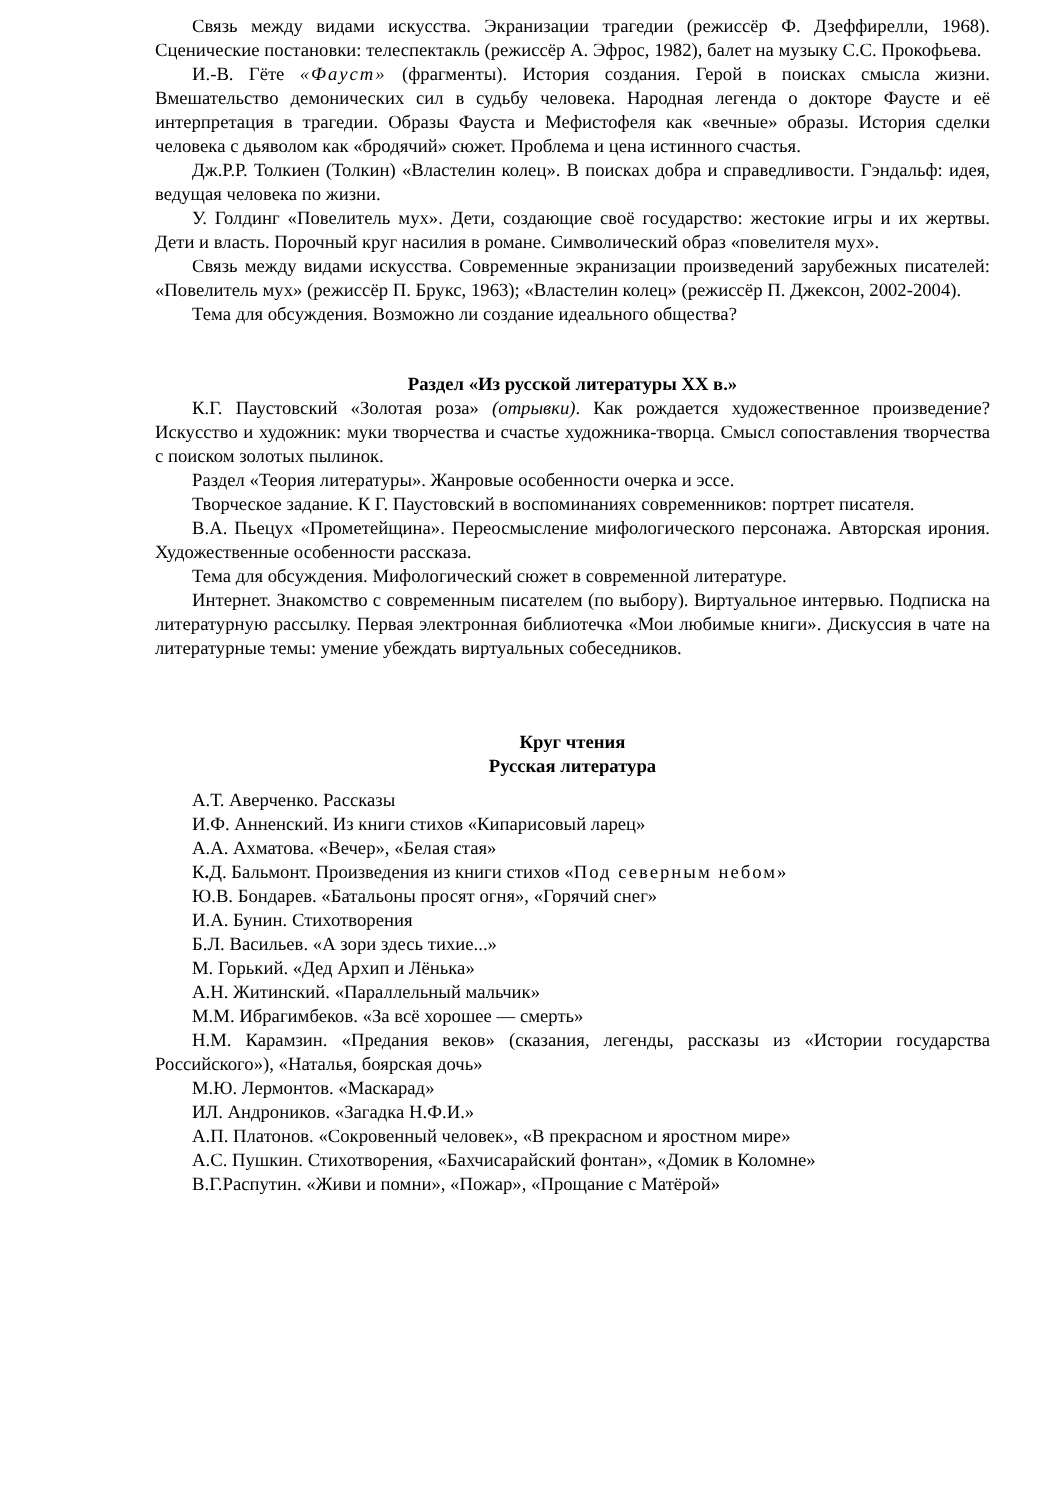Связь между видами искусства. Экранизации трагедии (режиссёр Ф. Дзеффирелли, 1968). Сценические постановки: телеспектакль (режиссёр А. Эфрос, 1982), балет на музыку С.С. Прокофьева.
И.-В. Гёте «Фауст» (фрагменты). История создания. Герой в поисках смысла жизни. Вмешательство демонических сил в судьбу человека. Народная легенда о докторе Фаусте и её интерпретация в трагедии. Образы Фауста и Мефистофеля как «вечные» образы. История сделки человека с дьяволом как «бродячий» сюжет. Проблема и цена истинного счастья.
Дж.Р.Р. Толкиен (Толкин) «Властелин колец». В поисках добра и справедливости. Гэндальф: идея, ведущая человека по жизни.
У. Голдинг «Повелитель мух». Дети, создающие своё государство: жестокие игры и их жертвы. Дети и власть. Порочный круг насилия в романе. Символический образ «повелителя мух».
Связь между видами искусства. Современные экранизации произведений зарубежных писателей: «Повелитель мух» (режиссёр П. Брукс, 1963); «Властелин колец» (режиссёр П. Джексон, 2002-2004).
Тема для обсуждения. Возможно ли создание идеального общества?
Раздел «Из русской литературы XX в.»
К.Г. Паустовский «Золотая роза» (отрывки). Как рождается художественное произведение? Искусство и художник: муки творчества и счастье художника-творца. Смысл сопоставления творчества с поиском золотых пылинок.
Раздел «Теория литературы». Жанровые особенности очерка и эссе.
Творческое задание. К Г. Паустовский в воспоминаниях современников: портрет писателя.
В.А. Пьецух «Прометейщина». Переосмысление мифологического персонажа. Авторская ирония. Художественные особенности рассказа.
Тема для обсуждения. Мифологический сюжет в современной литературе.
Интернет. Знакомство с современным писателем (по выбору). Виртуальное интервью. Подписка на литературную рассылку. Первая электронная библиотечка «Мои любимые книги». Дискуссия в чате на литературные темы: умение убеждать виртуальных собеседников.
Круг чтения
Русская литература
А.Т. Аверченко. Рассказы
И.Ф. Анненский. Из книги стихов «Кипарисовый ларец»
А.А. Ахматова. «Вечер», «Белая стая»
К. Д. Бальмонт. Произведения из книги стихов «Под северным небом»
Ю.В. Бондарев. «Батальоны просят огня», «Горячий снег»
И.А. Бунин. Стихотворения
Б.Л. Васильев. «А зори здесь тихие...»
М. Горький. «Дед Архип и Лёнька»
А.Н. Житинский. «Параллельный мальчик»
М.М. Ибрагимбеков. «За всё хорошее — смерть»
Н.М. Карамзин. «Предания веков» (сказания, легенды, рассказы из «Истории государства Российского»), «Наталья, боярская дочь»
М.Ю. Лермонтов. «Маскарад»
ИЛ. Андроников. «Загадка Н.Ф.И.»
А.П. Платонов. «Сокровенный человек», «В прекрасном и яростном мире»
А.С. Пушкин. Стихотворения, «Бахчисарайский фонтан», «Домик в Коломне»
В.Г.Распутин. «Живи и помни», «Пожар», «Прощание с Матёрой»